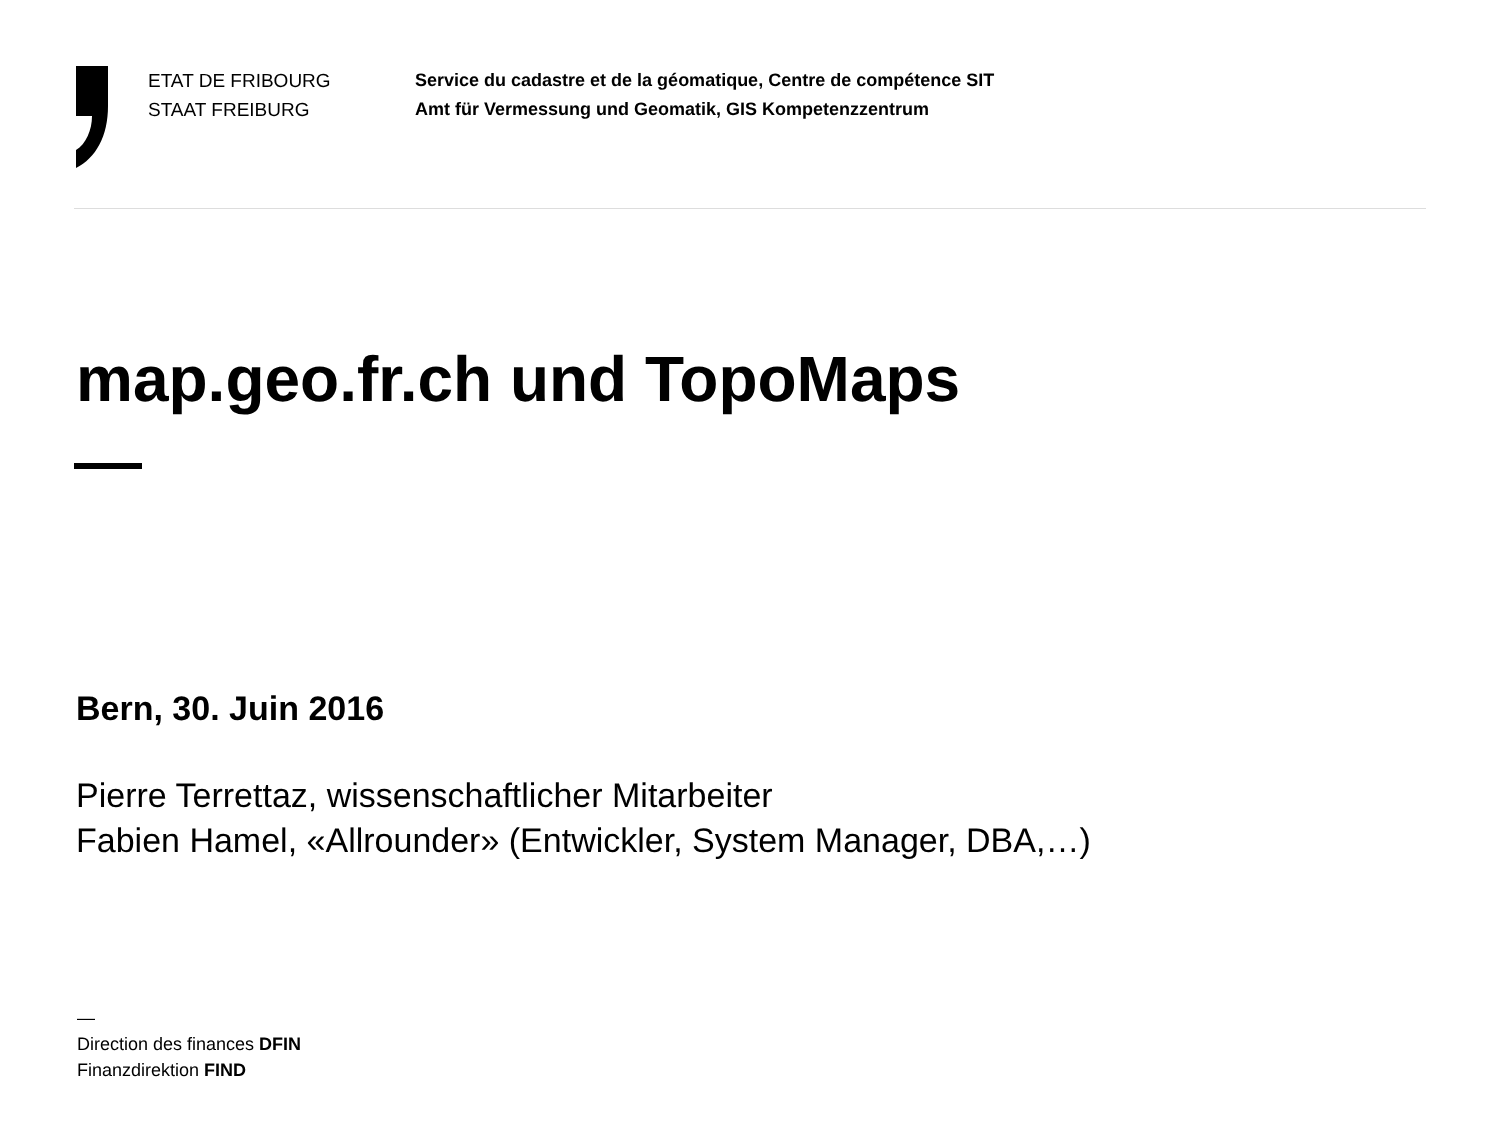ETAT DE FRIBOURG
STAAT FREIBURG
Service du cadastre et de la géomatique, Centre de compétence SIT
Amt für Vermessung und Geomatik, GIS Kompetenzzentrum
map.geo.fr.ch und TopoMaps
Bern, 30. Juin 2016
Pierre Terrettaz, wissenschaftlicher Mitarbeiter
Fabien Hamel, «Allrounder» (Entwickler, System Manager, DBA,…)
—
Direction des finances DFIN
Finanzdirektion FIND